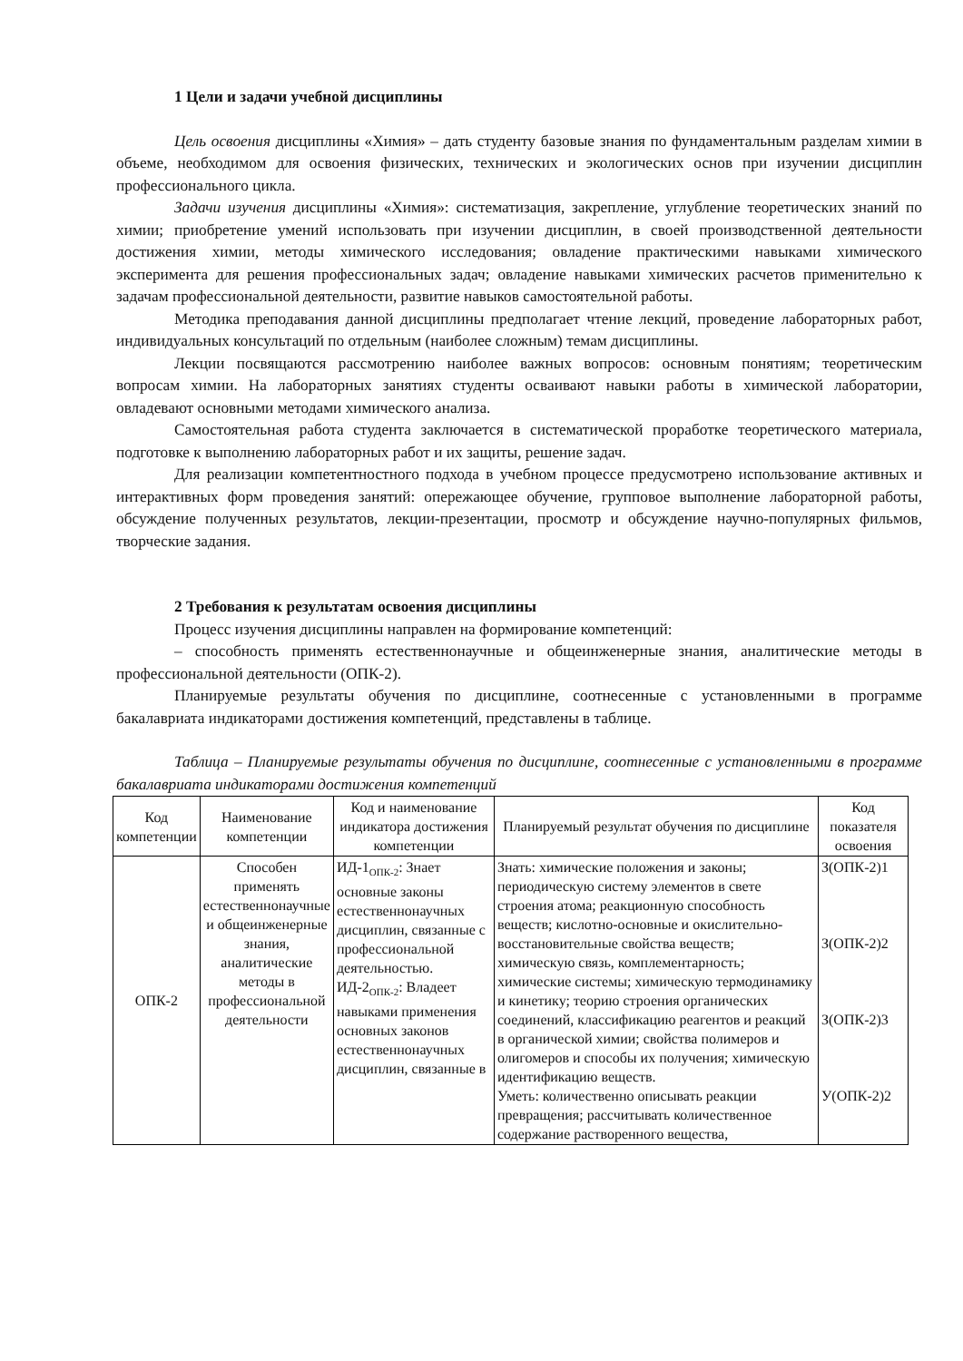1 Цели и задачи учебной дисциплины
Цель освоения дисциплины «Химия» – дать студенту базовые знания по фундаментальным разделам химии в объеме, необходимом для освоения физических, технических и экологических основ при изучении дисциплин профессионального цикла.
Задачи изучения дисциплины «Химия»: систематизация, закрепление, углубление теоретических знаний по химии; приобретение умений использовать при изучении дисциплин, в своей производственной деятельности достижения химии, методы химического исследования; овладение практическими навыками химического эксперимента для решения профессиональных задач; овладение навыками химических расчетов применительно к задачам профессиональной деятельности, развитие навыков самостоятельной работы.
Методика преподавания данной дисциплины предполагает чтение лекций, проведение лабораторных работ, индивидуальных консультаций по отдельным (наиболее сложным) темам дисциплины.
Лекции посвящаются рассмотрению наиболее важных вопросов: основным понятиям; теоретическим вопросам химии. На лабораторных занятиях студенты осваивают навыки работы в химической лаборатории, овладевают основными методами химического анализа.
Самостоятельная работа студента заключается в систематической проработке теоретического материала, подготовке к выполнению лабораторных работ и их защиты, решение задач.
Для реализации компетентностного подхода в учебном процессе предусмотрено использование активных и интерактивных форм проведения занятий: опережающее обучение, групповое выполнение лабораторной работы, обсуждение полученных результатов, лекции-презентации, просмотр и обсуждение научно-популярных фильмов, творческие задания.
2 Требования к результатам освоения дисциплины
Процесс изучения дисциплины направлен на формирование компетенций:
– способность применять естественнонаучные и общеинженерные знания, аналитические методы в профессиональной деятельности (ОПК-2).
Планируемые результаты обучения по дисциплине, соотнесенные с установленными в программе бакалавриата индикаторами достижения компетенций, представлены в таблице.
Таблица – Планируемые результаты обучения по дисциплине, соотнесенные с установленными в программе бакалавриата индикаторами достижения компетенций
| Код компетенции | Наименование компетенции | Код и наименование индикатора достижения компетенции | Планируемый результат обучения по дисциплине | Код показателя освоения |
| --- | --- | --- | --- | --- |
| ОПК-2 | Способен применять естественнонаучные и общеинженерные знания, аналитические методы в профессиональной деятельности | ИД-1<sub>ОПК-2</sub>: Знает основные законы естественнонаучных дисциплин, связанные с профессиональной деятельностью. ИД-2<sub>ОПК-2</sub>: Владеет навыками применения основных законов естественнонаучных дисциплин, связанные в | Знать: химические положения и законы; периодическую систему элементов в свете строения атома; реакционную способность веществ; кислотно-основные и окислительно-восстановительные свойства веществ; химическую связь, комплементарность; химические системы; химическую термодинамику и кинетику; теорию строения органических соединений, классификацию реагентов и реакций в органической химии; свойства полимеров и олигомеров и способы их получения; химическую идентификацию веществ. Уметь: количественно описывать реакции превращения; рассчитывать количественное содержание растворенного вещества, | З(ОПК-2)1 З(ОПК-2)2 З(ОПК-2)3 У(ОПК-2)2 |